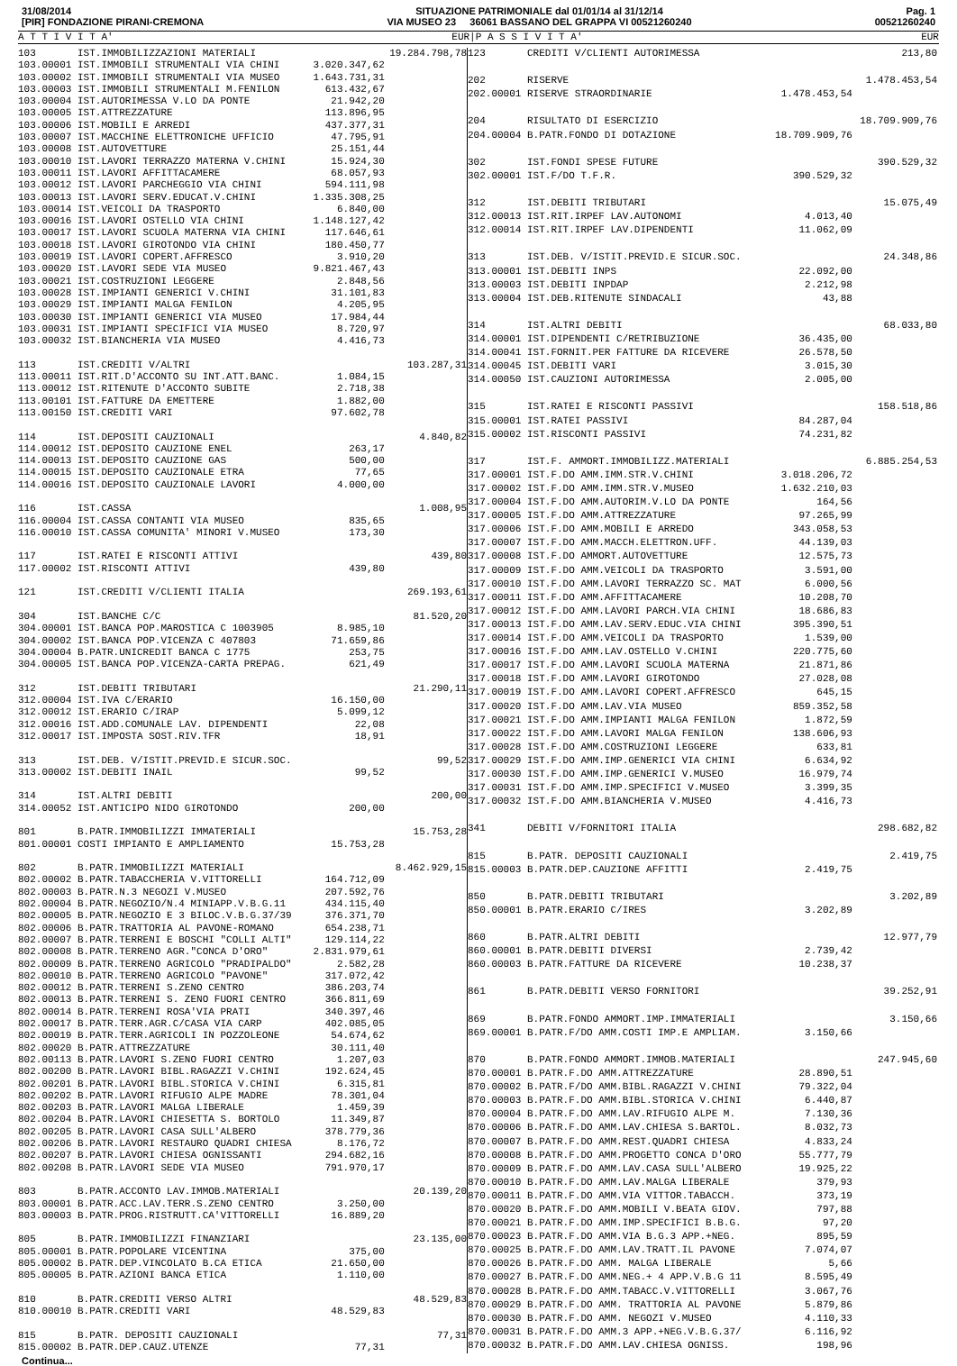31/08/2014
[PIR] FONDAZIONE PIRANI-CREMONA
SITUAZIONE PATRIMONIALE dal 01/01/14 al 31/12/14
VIA MUSEO 23 36061 BASSANO DEL GRAPPA VI 00521260240
Pag. 1
00521260240
A T T I V I T A' EUR|P A S S I V I T A' EUR
| 103 IST.IMMOBILIZZAZIONI MATERIALI | | 19.284.798,78 |
| 103.00001 IST.IMMOBILI STRUMENTALI VIA CHINI | 3.020.347,62 | |
| 103.00002 IST.IMMOBILI STRUMENTALI VIA MUSEO | 1.643.731,31 | |
| 103.00003 IST.IMMOBILI STRUMENTALI M.FENILON | 613.432,67 | |
| 103.00004 IST.AUTORIMESSA V.LO DA PONTE | 21.942,20 | |
| 103.00005 IST.ATTREZZATURE | 113.896,95 | |
| 103.00006 IST.MOBILI E ARREDI | 437.377,31 | |
| 103.00007 IST.MACCHINE ELETTRONICHE UFFICIO | 47.795,91 | |
| 103.00008 IST.AUTOVETTURE | 25.151,44 | |
| 103.00010 IST.LAVORI TERRAZZO MATERNA V.CHINI | 15.924,30 | |
| 103.00011 IST.LAVORI AFFITTACAMERE | 68.057,93 | |
| 103.00012 IST.LAVORI PARCHEGGIO VIA CHINI | 594.111,98 | |
| 103.00013 IST.LAVORI SERV.EDUCAT.V.CHINI | 1.335.308,25 | |
| 103.00014 IST.VEICOLI DA TRASPORTO | 6.840,00 | |
| 103.00016 IST.LAVORI OSTELLO VIA CHINI | 1.148.127,42 | |
| 103.00017 IST.LAVORI SCUOLA MATERNA VIA CHINI | 117.646,61 | |
| 103.00018 IST.LAVORI GIROTONDO VIA CHINI | 180.450,77 | |
| 103.00019 IST.LAVORI COPERT.AFFRESCO | 3.910,20 | |
| 103.00020 IST.LAVORI SEDE VIA MUSEO | 9.821.467,43 | |
| 103.00021 IST.COSTRUZIONI LEGGERE | 2.848,56 | |
| 103.00028 IST.IMPIANTI GENERICI V.CHINI | 31.101,83 | |
| 103.00029 IST.IMPIANTI MALGA FENILON | 4.205,95 | |
| 103.00030 IST.IMPIANTI GENERICI VIA MUSEO | 17.984,44 | |
| 103.00031 IST.IMPIANTI SPECIFICI VIA MUSEO | 8.720,97 | |
| 103.00032 IST.BIANCHERIA VIA MUSEO | 4.416,73 | |
| 113 IST.CREDITI V/ALTRI | | 103.287,31 |
| 113.00011 IST.RIT.D'ACCONTO SU INT.ATT.BANC. | 1.084,15 | |
| 113.00012 IST.RITENUTE D'ACCONTO SUBITE | 2.718,38 | |
| 113.00101 IST.FATTURE DA EMETTERE | 1.882,00 | |
| 113.00150 IST.CREDITI VARI | 97.602,78 | |
| 114 IST.DEPOSITI CAUZIONALI | | 4.840,82 |
| 114.00012 IST.DEPOSITO CAUZIONE ENEL | 263,17 | |
| 114.00013 IST.DEPOSITO CAUZIONE GAS | 500,00 | |
| 114.00015 IST.DEPOSITO CAUZIONALE ETRA | 77,65 | |
| 114.00016 IST.DEPOSITO CAUZIONALE LAVORI | 4.000,00 | |
| 116 IST.CASSA | | 1.008,95 |
| 116.00004 IST.CASSA CONTANTI VIA MUSEO | 835,65 | |
| 116.00010 IST.CASSA COMUNITA' MINORI V.MUSEO | 173,30 | |
| 117 IST.RATEI E RISCONTI ATTIVI | | 439,80 |
| 117.00002 IST.RISCONTI ATTIVI | 439,80 | |
| 121 IST.CREDITI V/CLIENTI ITALIA | | 269.193,61 |
| 304 IST.BANCHE C/C | | 81.520,20 |
| 304.00001 IST.BANCA POP.MAROSTICA C 1003905 | 8.985,10 | |
| 304.00002 IST.BANCA POP.VICENZA C 407803 | 71.659,86 | |
| 304.00004 B.PATR.UNICREDIT BANCA C 1775 | 253,75 | |
| 304.00005 IST.BANCA POP.VICENZA-CARTA PREPAG. | 621,49 | |
| 312 IST.DEBITI TRIBUTARI | | 21.290,11 |
| 312.00004 IST.IVA C/ERARIO | 16.150,00 | |
| 312.00012 IST.ERARIO C/IRAP | 5.099,12 | |
| 312.00016 IST.ADD.COMUNALE LAV. DIPENDENTI | 22,08 | |
| 312.00017 IST.IMPOSTA SOST.RIV.TFR | 18,91 | |
| 313 IST.DEB. V/ISTIT.PREVID.E SICUR.SOC. | | 99,52 |
| 313.00002 IST.DEBITI INAIL | 99,52 | |
| 314 IST.ALTRI DEBITI | | 200,00 |
| 314.00052 IST.ANTICIPO NIDO GIROTONDO | 200,00 | |
| 801 B.PATR.IMMOBILIZZI IMMATERIALI | | 15.753,28 |
| 801.00001 COSTI IMPIANTO E AMPLIAMENTO | 15.753,28 | |
| 802 B.PATR.IMMOBILIZZI MATERIALI | | 8.462.929,15 |
| 802.00002 B.PATR.TABACCHERIA V.VITTORELLI | 164.712,09 | |
| 802.00003 B.PATR.N.3 NEGOZI V.MUSEO | 207.592,76 | |
| 802.00004 B.PATR.NEGOZIO/N.4 MINIAPP.V.B.G.11 | 434.115,40 | |
| 802.00005 B.PATR.NEGOZIO E 3 BILOC.V.B.G.37/39 | 376.371,70 | |
| 802.00006 B.PATR.TRATTORIA AL PAVONE-ROMANO | 654.238,71 | |
| 802.00007 B.PATR.TERRENI E BOSCHI "COLLI ALTI" | 129.114,22 | |
| 802.00008 B.PATR.TERRENO AGR."CONCA D'ORO" | 2.831.979,61 | |
| 802.00009 B.PATR.TERRENO AGRICOLO "PRADIPALDO" | 2.582,28 | |
| 802.00010 B.PATR.TERRENO AGRICOLO "PAVONE" | 317.072,42 | |
| 802.00012 B.PATR.TERRENI S.ZENO CENTRO | 386.203,74 | |
| 802.00013 B.PATR.TERRENI S. ZENO FUORI CENTRO | 366.811,69 | |
| 802.00014 B.PATR.TERRENI ROSA'VIA PRATI | 340.397,46 | |
| 802.00017 B.PATR.TERR.AGR.C/CASA VIA CARP | 402.085,05 | |
| 802.00019 B.PATR.TERR.AGRICOLI IN POZZOLEONE | 54.674,62 | |
| 802.00020 B.PATR.ATTREZZATURE | 30.111,40 | |
| 802.00113 B.PATR.LAVORI S.ZENO FUORI CENTRO | 1.207,03 | |
| 802.00200 B.PATR.LAVORI BIBL.RAGAZZI V.CHINI | 192.624,45 | |
| 802.00201 B.PATR.LAVORI BIBL.STORICA V.CHINI | 6.315,81 | |
| 802.00202 B.PATR.LAVORI RIFUGIO ALPE MADRE | 78.301,04 | |
| 802.00203 B.PATR.LAVORI MALGA LIBERALE | 1.459,39 | |
| 802.00204 B.PATR.LAVORI CHIESETTA S. BORTOLO | 11.349,87 | |
| 802.00205 B.PATR.LAVORI CASA SULL'ALBERO | 378.779,36 | |
| 802.00206 B.PATR.LAVORI RESTAURO QUADRI CHIESA | 8.176,72 | |
| 802.00207 B.PATR.LAVORI CHIESA OGNISSANTI | 294.682,16 | |
| 802.00208 B.PATR.LAVORI SEDE VIA MUSEO | 791.970,17 | |
| 803 B.PATR.ACCONTO LAV.IMMOB.MATERIALI | | 20.139,20 |
| 803.00001 B.PATR.ACC.LAV.TERR.S.ZENO CENTRO | 3.250,00 | |
| 803.00003 B.PATR.PROG.RISTRUTT.CA'VITTORELLI | 16.889,20 | |
| 805 B.PATR.IMMOBILIZZI FINANZIARI | | 23.135,00 |
| 805.00001 B.PATR.POPOLARE VICENTINA | 375,00 | |
| 805.00002 B.PATR.DEP.VINCOLATO B.CA ETICA | 21.650,00 | |
| 805.00005 B.PATR.AZIONI BANCA ETICA | 1.110,00 | |
| 810 B.PATR.CREDITI VERSO ALTRI | | 48.529,83 |
| 810.00010 B.PATR.CREDITI VARI | 48.529,83 | |
| 815 B.PATR. DEPOSITI CAUZIONALI | | 77,31 |
| 815.00002 B.PATR.DEP.CAUZ.UTENZE | 77,31 | |
| 123 CREDITI V/CLIENTI AUTORIMESSA | | 213,80 |
| 202 RISERVE | | 1.478.453,54 |
| 202.00001 RISERVE STRAORDINARIE | 1.478.453,54 | |
| 204 RISULTATO DI ESERCIZIO | | 18.709.909,76 |
| 204.00004 B.PATR.FONDO DI DOTAZIONE | 18.709.909,76 | |
| 302 IST.FONDI SPESE FUTURE | | 390.529,32 |
| 302.00001 IST.F/DO T.F.R. | 390.529,32 | |
| 312 IST.DEBITI TRIBUTARI | | 15.075,49 |
| 312.00013 IST.RIT.IRPEF LAV.AUTONOMI | 4.013,40 | |
| 312.00014 IST.RIT.IRPEF LAV.DIPENDENTI | 11.062,09 | |
| 313 IST.DEB. V/ISTIT.PREVID.E SICUR.SOC. | | 24.348,86 |
| 313.00001 IST.DEBITI INPS | 22.092,00 | |
| 313.00003 IST.DEBITI INPDAP | 2.212,98 | |
| 313.00004 IST.DEB.RITENUTE SINDACALI | 43,88 | |
| 314 IST.ALTRI DEBITI | | 68.033,80 |
| 314.00001 IST.DIPENDENTI C/RETRIBUZIONE | 36.435,00 | |
| 314.00041 IST.FORNIT.PER FATTURE DA RICEVERE | 26.578,50 | |
| 314.00045 IST.DEBITI VARI | 3.015,30 | |
| 314.00050 IST.CAUZIONI AUTORIMESSA | 2.005,00 | |
| 315 IST.RATEI E RISCONTI PASSIVI | | 158.518,86 |
| 315.00001 IST.RATEI PASSIVI | 84.287,04 | |
| 315.00002 IST.RISCONTI PASSIVI | 74.231,82 | |
| 317 IST.F. AMMORT.IMMOBILIZZ.MATERIALI | | 6.885.254,53 |
| 317.00001 IST.F.DO AMM.IMM.STR.V.CHINI | 3.018.206,72 | |
| 317.00002 IST.F.DO AMM.IMM.STR.V.MUSEO | 1.632.210,03 | |
| 317.00004 IST.F.DO AMM.AUTORIM.V.LO DA PONTE | 164,56 | |
| 317.00005 IST.F.DO AMM.ATTREZZATURE | 97.265,99 | |
| 317.00006 IST.F.DO AMM.MOBILI E ARREDO | 343.058,53 | |
| 317.00007 IST.F.DO AMM.MACCH.ELETTRON.UFF. | 44.139,03 | |
| 317.00008 IST.F.DO AMMORT.AUTOVETTURE | 12.575,73 | |
| 317.00009 IST.F.DO AMM.VEICOLI DA TRASPORTO | 3.591,00 | |
| 317.00010 IST.F.DO AMM.LAVORI TERRAZZO SC. MAT | 6.000,56 | |
| 317.00011 IST.F.DO AMM.AFFITTACAMERE | 10.208,70 | |
| 317.00012 IST.F.DO AMM.LAVORI PARCH.VIA CHINI | 18.686,83 | |
| 317.00013 IST.F.DO AMM.LAV.SERV.EDUC.VIA CHINI | 395.390,51 | |
| 317.00014 IST.F.DO AMM.VEICOLI DA TRASPORTO | 1.539,00 | |
| 317.00016 IST.F.DO AMM.LAV.OSTELLO V.CHINI | 220.775,60 | |
| 317.00017 IST.F.DO AMM.LAVORI SCUOLA MATERNA | 21.871,86 | |
| 317.00018 IST.F.DO AMM.LAVORI GIROTONDO | 27.028,08 | |
| 317.00019 IST.F.DO AMM.LAVORI COPERT.AFFRESCO | 645,15 | |
| 317.00020 IST.F.DO AMM.LAV.VIA MUSEO | 859.352,58 | |
| 317.00021 IST.F.DO AMM.IMPIANTI MALGA FENILON | 1.872,59 | |
| 317.00022 IST.F.DO AMM.LAVORI MALGA FENILON | 138.606,93 | |
| 317.00028 IST.F.DO AMM.COSTRUZIONI LEGGERE | 633,81 | |
| 317.00029 IST.F.DO AMM.IMP.GENERICI VIA CHINI | 6.634,92 | |
| 317.00030 IST.F.DO AMM.IMP.GENERICI V.MUSEO | 16.979,74 | |
| 317.00031 IST.F.DO AMM.IMP.SPECIFICI V.MUSEO | 3.399,35 | |
| 317.00032 IST.F.DO AMM.BIANCHERIA V.MUSEO | 4.416,73 | |
| 341 DEBITI V/FORNITORI ITALIA | | 298.682,82 |
| 815 B.PATR. DEPOSITI CAUZIONALI | | 2.419,75 |
| 815.00003 B.PATR.DEP.CAUZIONE AFFITTI | 2.419,75 | |
| 850 B.PATR.DEBITI TRIBUTARI | | 3.202,89 |
| 850.00001 B.PATR.ERARIO C/IRES | 3.202,89 | |
| 860 B.PATR.ALTRI DEBITI | | 12.977,79 |
| 860.00001 B.PATR.DEBITI DIVERSI | 2.739,42 | |
| 860.00003 B.PATR.FATTURE DA RICEVERE | 10.238,37 | |
| 861 B.PATR.DEBITI VERSO FORNITORI | | 39.252,91 |
| 869 B.PATR.FONDO AMMORT.IMP.IMMATERIALI | | 3.150,66 |
| 869.00001 B.PATR.F/DO AMM.COSTI IMP.E AMPLIAM. | 3.150,66 | |
| 870 B.PATR.FONDO AMMORT.IMMOB.MATERIALI | | 247.945,60 |
| 870.00001 B.PATR.F.DO AMM.ATTREZZATURE | 28.890,51 | |
| 870.00002 B.PATR.F/DO AMM.BIBL.RAGAZZI V.CHINI | 79.322,04 | |
| 870.00003 B.PATR.F.DO AMM.BIBL.STORICA V.CHINI | 6.440,87 | |
| 870.00004 B.PATR.F.DO AMM.LAV.RIFUGIO ALPE M. | 7.130,36 | |
| 870.00006 B.PATR.F.DO AMM.LAV.CHIESA S.BARTOL. | 8.032,73 | |
| 870.00007 B.PATR.F.DO AMM.REST.QUADRI CHIESA | 4.833,24 | |
| 870.00008 B.PATR.F.DO AMM.PROGETTO CONCA D'ORO | 55.777,79 | |
| 870.00009 B.PATR.F.DO AMM.LAV.CASA SULL'ALBERO | 19.925,22 | |
| 870.00010 B.PATR.F.DO AMM.LAV.MALGA LIBERALE | 379,93 | |
| 870.00011 B.PATR.F.DO AMM.VIA VITTOR.TABACCH. | 373,19 | |
| 870.00020 B.PATR.F.DO AMM.MOBILI V.BEATA GIOV. | 797,88 | |
| 870.00021 B.PATR.F.DO AMM.IMP.SPECIFICI B.B.G. | 97,20 | |
| 870.00023 B.PATR.F.DO AMM.VIA B.G.3 APP.+NEG. | 895,59 | |
| 870.00025 B.PATR.F.DO AMM.LAV.TRATT.IL PAVONE | 7.074,07 | |
| 870.00026 B.PATR.F.DO AMM. MALGA LIBERALE | 5,66 | |
| 870.00027 B.PATR.F.DO AMM.NEG.+ 4 APP.V.B.G 11 | 8.595,49 | |
| 870.00028 B.PATR.F.DO AMM.TABACC.V.VITTORELLI | 3.067,76 | |
| 870.00029 B.PATR.F.DO AMM. TRATTORIA AL PAVONE | 5.879,86 | |
| 870.00030 B.PATR.F.DO AMM. NEGOZI V.MUSEO | 4.110,33 | |
| 870.00031 B.PATR.F.DO AMM.3 APP.+NEG.V.B.G.37/ | 6.116,92 | |
| 870.00032 B.PATR.F.DO AMM.LAV.CHIESA OGNISS. | 198,96 | |
Continua...